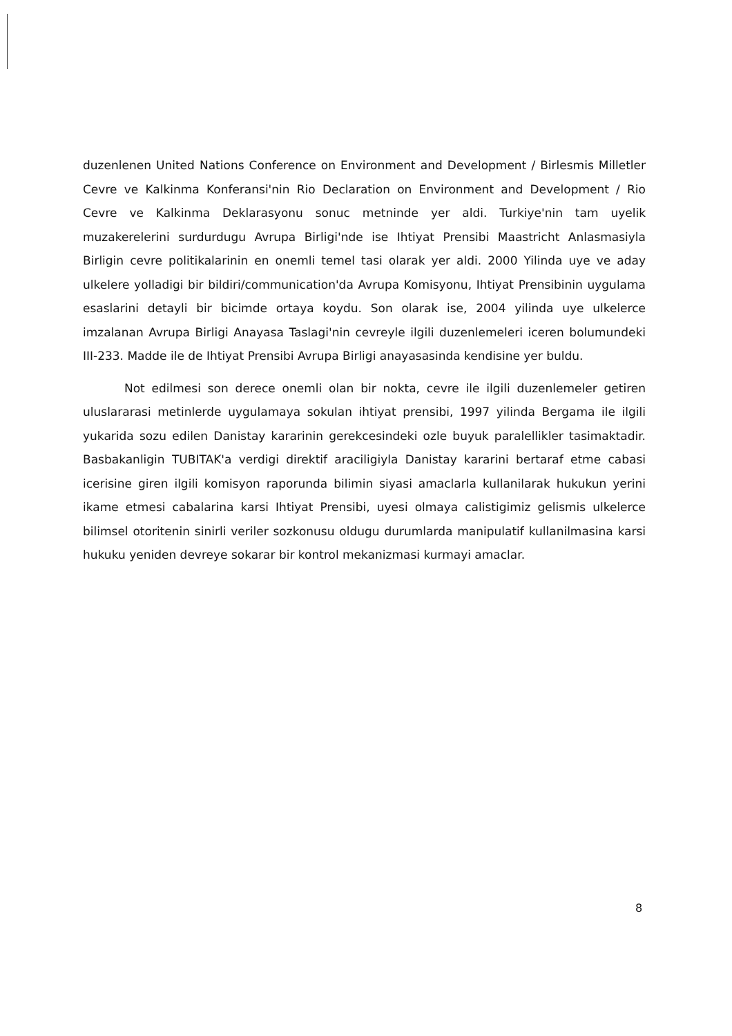duzenlenen United Nations Conference on Environment and Development / Birlesmis Milletler Cevre ve Kalkinma Konferansi'nin Rio Declaration on Environment and Development / Rio Cevre ve Kalkinma Deklarasyonu sonuc metninde yer aldi. Turkiye'nin tam uyelik muzakerelerini surdurdugu Avrupa Birligi'nde ise Ihtiyat Prensibi Maastricht Anlasmasiyla Birligin cevre politikalarinin en onemli temel tasi olarak yer aldi. 2000 Yilinda uye ve aday ulkelere yolladigi bir bildiri/communication'da Avrupa Komisyonu, Ihtiyat Prensibinin uygulama esaslarini detayli bir bicimde ortaya koydu. Son olarak ise, 2004 yilinda uye ulkelerce imzalanan Avrupa Birligi Anayasa Taslagi'nin cevreyle ilgili duzenlemeleri iceren bolumundeki III-233. Madde ile de Ihtiyat Prensibi Avrupa Birligi anayasasinda kendisine yer buldu.
Not edilmesi son derece onemli olan bir nokta, cevre ile ilgili duzenlemeler getiren uluslararasi metinlerde uygulamaya sokulan ihtiyat prensibi, 1997 yilinda Bergama ile ilgili yukarida sozu edilen Danistay kararinin gerekcesindeki ozle buyuk paralellikler tasimaktadir. Basbakanligin TUBITAK'a verdigi direktif araciligiyla Danistay kararini bertaraf etme cabasi icerisine giren ilgili komisyon raporunda bilimin siyasi amaclarla kullanilarak hukukun yerini ikame etmesi cabalarina karsi Ihtiyat Prensibi, uyesi olmaya calistigimiz gelismis ulkelerce bilimsel otoritenin sinirli veriler sozkonusu oldugu durumlarda manipulatif kullanilmasina karsi hukuku yeniden devreye sokarar bir kontrol mekanizmasi kurmayi amaclar.
8